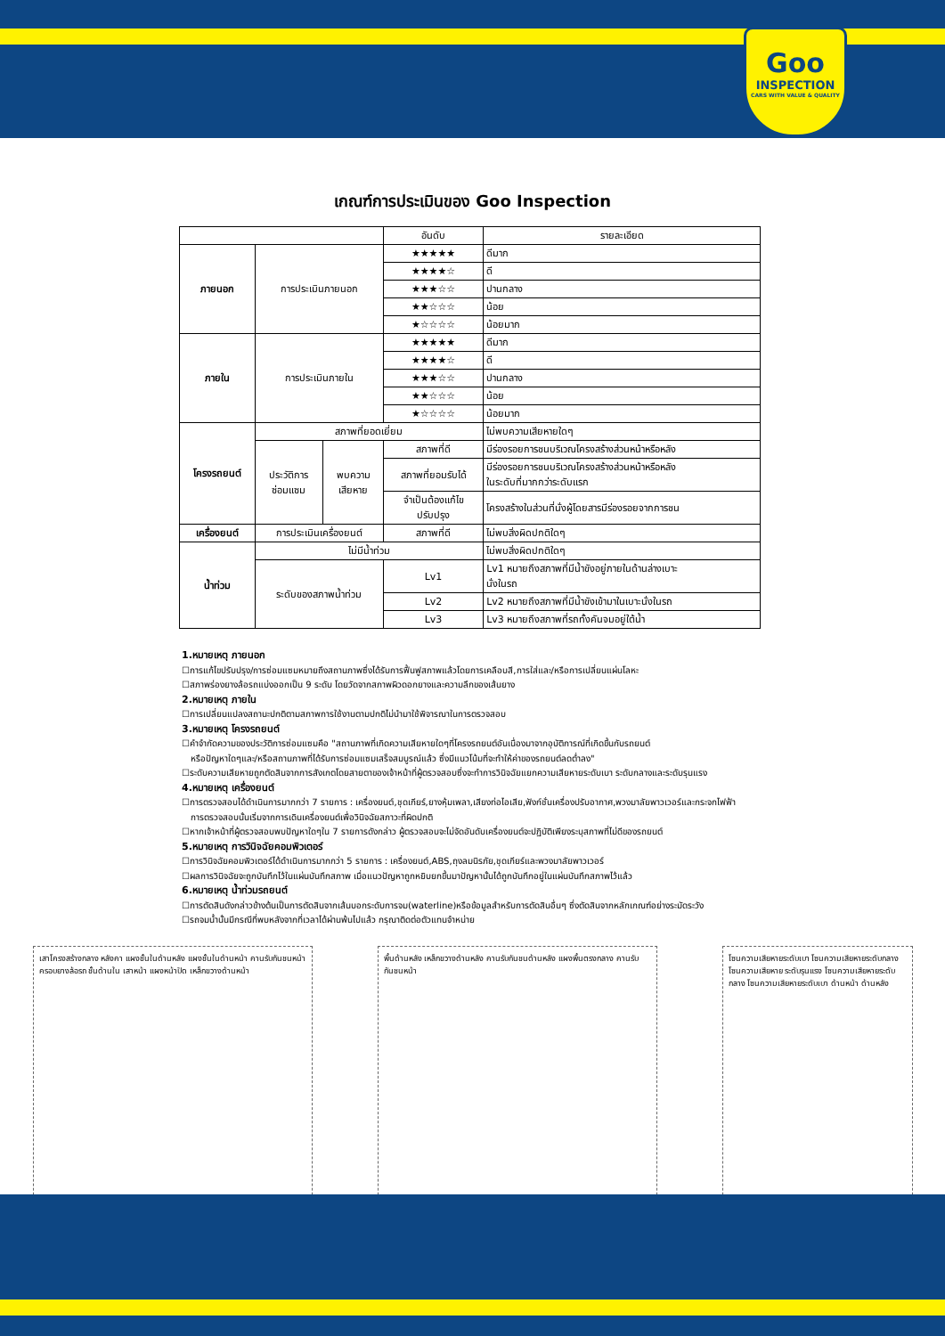Goo
INSPECTION
CARS WITH VALUE & QUALITY
เกณฑ์การประเมินของ Goo Inspection
| | | | อันดับ | รายละเอียด |
| --- | --- | --- | --- | --- |
| ภายนอก | การประเมินภายนอก | | ★★★★★ | ดีมาก |
| | | | ★★★★☆ | ดี |
| | | | ★★★☆☆ | ปานกลาง |
| | | | ★★☆☆☆ | น้อย |
| | | | ★☆☆☆☆ | น้อยมาก |
| ภายใน | การประเมินภายใน | | ★★★★★ | ดีมาก |
| | | | ★★★★☆ | ดี |
| | | | ★★★☆☆ | ปานกลาง |
| | | | ★★☆☆☆ | น้อย |
| | | | ★☆☆☆☆ | น้อยมาก |
| โครงรถยนต์ | สภาพที่ยอดเยี่ยม | | | ไม่พบความเสียหายใดๆ |
| | ประวัติการ ซ่อมแซม | พบความ เสียหาย | สภาพที่ดี | มีร่องรอยการชนบริเวณโครงสร้างส่วนหน้าหรือหลัง |
| | | | สภาพที่ยอมรับได้ | มีร่องรอยการชนบริเวณโครงสร้างส่วนหน้าหรือหลัง ในระดับที่มากกว่าระดับแรก |
| | | | จำเป็นต้องแก้ไข ปรับปรุง | โครงสร้างในส่วนที่นั่งผู้โดยสารมีร่องรอยจากการชน |
| เครื่องยนต์ | การประเมินเครื่องยนต์ | | สภาพที่ดี | ไม่พบสิ่งผิดปกติใดๆ |
| น้ำท่วม | ไม่มีน้ำท่วม | | | ไม่พบสิ่งผิดปกติใดๆ |
| | ระดับของสภาพน้ำท่วม | | Lv1 | Lv1 หมายถึงสภาพที่มีน้ำขังอยู่ภายในด้านล่างเบาะ นั่งในรถ |
| | | | Lv2 | Lv2 หมายถึงสภาพที่มีน้ำขังเข้ามาในเบาะนั่งในรถ |
| | | | Lv3 | Lv3 หมายถึงสภาพที่รถทั้งคันจมอยู่ใต้น้ำ |
1.หมายเหตุ ภายนอก
☐การแก้ไขปรับปรุง/การซ่อมแซมหมายถึงสถานภาพซึ่งได้รับการฟื้นฟูสภาพแล้วโดยการเคลือบสี,การใส่และ/หรือการเปลี่ยนแผ่นโลหะ
☐สภาพร่องยางล้อรถแบ่งออกเป็น 9 ระดับ โดยวัดจากสภาพผิวดอกยางและความลึกของเส้นยาง
2.หมายเหตุ ภายใน
☐การเปลี่ยนแปลงสถานะปกติตามสภาพการใช้งานตามปกติไม่นำมาใช้พิจารณาในการตรวจสอบ
3.หมายเหตุ โครงรถยนต์
☐คำจำกัดความของประวัติการซ่อมแซมคือ "สถานภาพที่เกิดความเสียหายใดๆที่โครงรถยนต์อันเนื่องมาจากอุบัติการณ์ที่เกิดขึ้นกับรถยนต์
หรือปัญหาใดๆและ/หรือสถานภาพที่ได้รับการซ่อมแซมเสร็จสมบูรณ์แล้ว ซึ่งมีแนวโน้มที่จะทำให้ค่าของรถยนต์ลดต่ำลง"
☐ระดับความเสียหายถูกตัดสินจากการสังเกตโดยสายตาของเจ้าหน้าที่ผู้ตรวจสอบซึ่งจะทำการวินิจฉัยแยกความเสียหายระดับเบา ระดับกลางและระดับรุนแรง
4.หมายเหตุ เครื่องยนต์
☐การตรวจสอบได้ดำเนินการมากกว่า 7 รายการ : เครื่องยนต์,ชุดเกียร์,ยางหุ้มเพลา,เสียงท่อไอเสีย,ฟังก์ชั่นเครื่องปรับอากาศ,พวงมาลัยพาวเวอร์และกระจกไฟฟ้า
การตรวจสอบนั้นเริ่มจากการเดินเครื่องยนต์เพื่อวินิจฉัยสภาวะที่ผิดปกติ
☐หากเจ้าหน้าที่ผู้ตรวจสอบพบปัญหาใดๆใน 7 รายการดังกล่าว ผู้ตรวจสอบจะไม่จัดอันดับเครื่องยนต์จะปฏิบัติเพียงระบุสภาพที่ไม่ดีของรถยนต์
5.หมายเหตุ การวินิจฉัยคอมพิวเตอร์
☐การวินิจฉัยคอมพิวเตอร์ได้ดำเนินการมากกว่า 5 รายการ : เครื่องยนต์,ABS,ถุงลมนิรภัย,ชุดเกียร์และพวงมาลัยพาวเวอร์
☐ผลการวินิจฉัยจะถูกบันทึกไว้ในแผ่นบันทึกสภาพ เมื่อแนวปัญหาถูกหยิบยกขึ้นมาปัญหานั้นได้ถูกบันทึกอยู่ในแผ่นบันทึกสภาพไว้แล้ว
6.หมายเหตุ น้ำท่วมรถยนต์
☐การตัดสินดังกล่าวข้างต้นเป็นการตัดสินจากเส้นบอกระดับการจม(waterline)หรือข้อมูลสำหรับการตัดสินอื่นๆ ซึ่งตัดสินจากหลักเกณฑ์อย่างระมัดระวัง
☐รถจมน้ำนั้นมีกรณีที่พบหลังจากที่เวลาได้ผ่านพ้นไปแล้ว กรุณาติดต่อตัวแทนจำหน่าย
เสาโครงสร้างกลาง หลังคา แผงชั้นในด้านหลัง แผงชั้นในด้านหน้า คานรับกันชนหน้า ครอบยางล้อรถ ชั้นด้านใน เสาหน้า แผงหน้าปัด เหล็กขวางด้านหน้า
พื้นด้านหลัง เหล็กขวางด้านหลัง คานรับกันชนด้านหลัง แผงพื้นตรงกลาง คานรับกันชนหน้า
โซนความเสียหายระดับเบา โซนความเสียหายระดับกลาง โซนความเสียหาย ระดับรุนแรง โซนความเสียหายระดับกลาง โซนความเสียหายระดับเบา ด้านหน้า ด้านหลัง